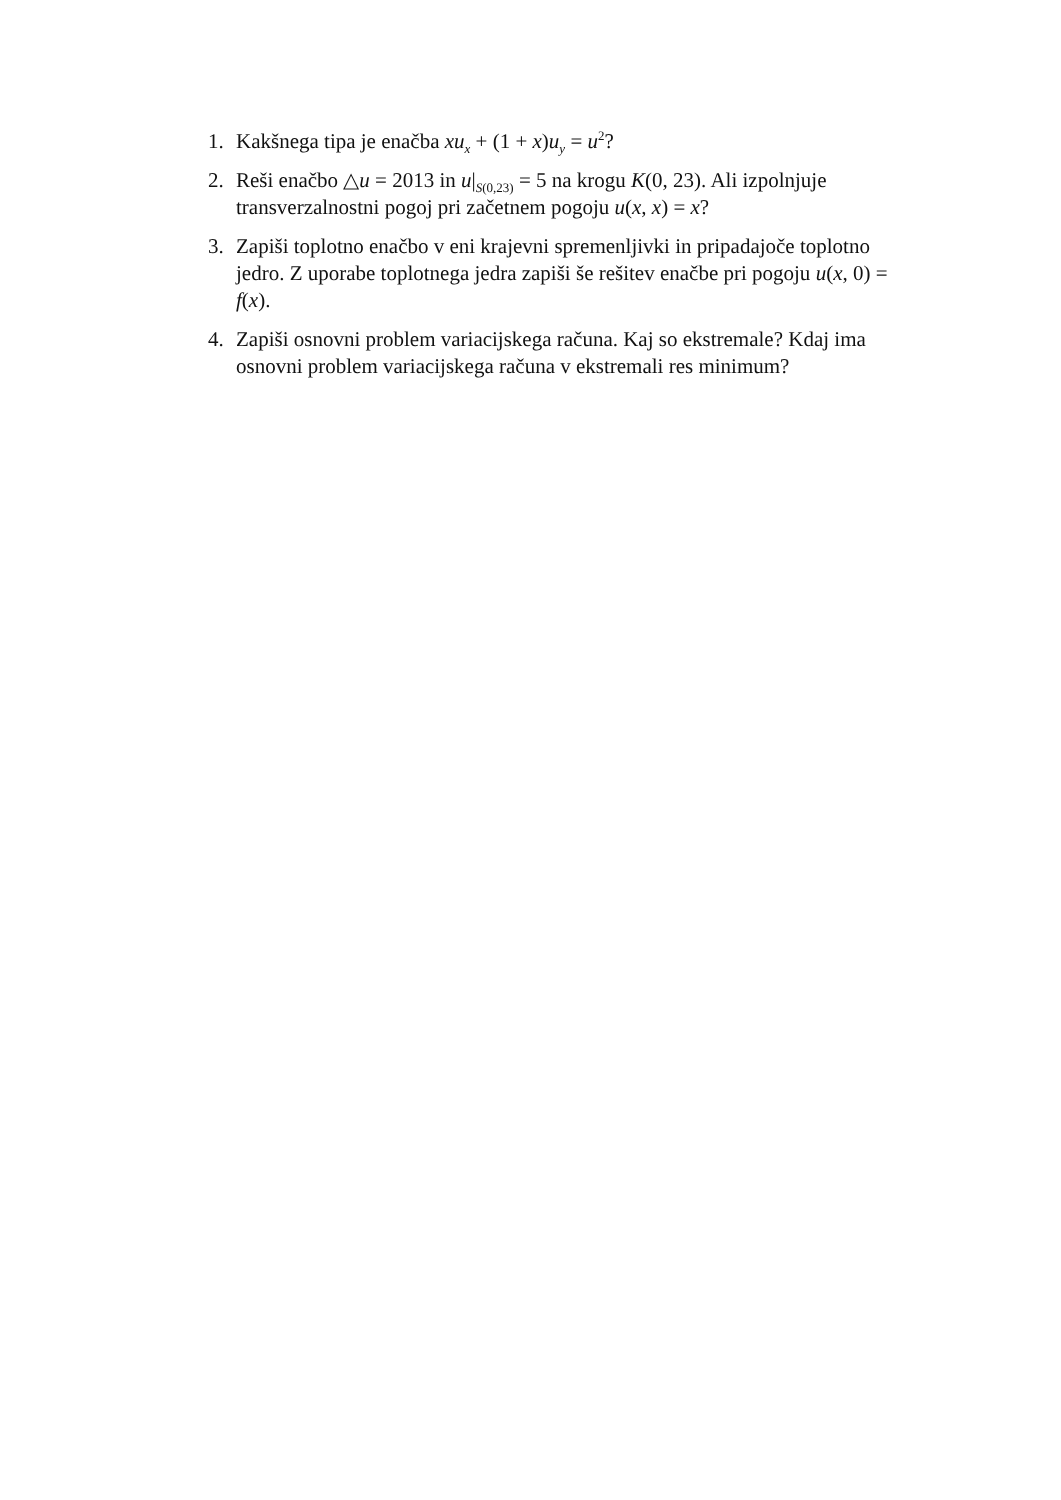1. Kakšnega tipa je enačba xu<sub>x</sub> + (1 + x)u<sub>y</sub> = u<sup>2</sup>?
2. Reši enačbo △u = 2013 in u|<sub>S(0,23)</sub> = 5 na krogu K(0, 23). Ali izpolnjuje transverzalnostni pogoj pri začetnem pogoju u(x, x) = x?
3. Zapiši toplotno enačbo v eni krajevni spremenljivki in pripadajoče toplotno jedro. Z uporabe toplotnega jedra zapiši še rešitev enačbe pri pogoju u(x, 0) = f(x).
4. Zapiši osnovni problem variacijskega računa. Kaj so ekstremale? Kdaj ima osnovni problem variacijskega računa v ekstremali res minimum?